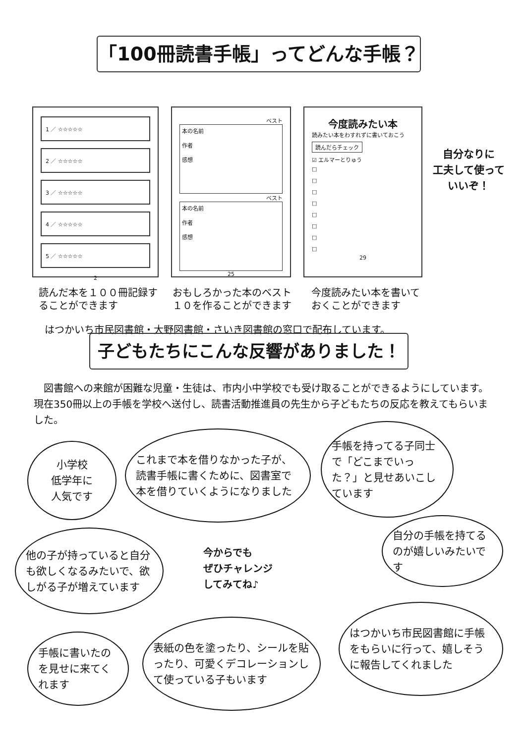「100冊読書手帳」ってどんな手帳？
1 ／ ☆☆☆☆☆
2 ／ ☆☆☆☆☆
3 ／ ☆☆☆☆☆
4 ／ ☆☆☆☆☆
5 ／ ☆☆☆☆☆
2
ベスト
本の名前
作者
感想
ベスト
本の名前
作者
感想
25
今度読みたい本
読みたい本をわすれずに書いておこう
読んだらチェック
☑ エルマーとりゅう
□
□
□
□
□
□
□
□
29
読んだ本を１００冊記録することができます
おもしろかった本のベスト１０を作ることができます
今度読みたい本を書いておくことができます
はつかいち市民図書館・大野図書館・さいき図書館の窓口で配布しています。
自分なりに
工夫して使って
いいぞ！
子どもたちにこんな反響がありました！
　図書館への来館が困難な児童・生徒は、市内小中学校でも受け取ることができるようにしています。現在350冊以上の手帳を学校へ送付し、読書活動推進員の先生から子どもたちの反応を教えてもらいました。
小学校
低学年に
人気です
これまで本を借りなかった子が、読書手帳に書くために、図書室で本を借りていくようになりました
手帳を持ってる子同士で「どこまでいった？」と見せあいこしています
他の子が持っていると自分も欲しくなるみたいで、欲しがる子が増えています
今からでも
ぜひチャレンジ
してみてね♪
自分の手帳を持てるのが嬉しいみたいです
手帳に書いたのを見せに来てくれます
表紙の色を塗ったり、シールを貼ったり、可愛くデコレーションして使っている子もいます
はつかいち市民図書館に手帳をもらいに行って、嬉しそうに報告してくれました